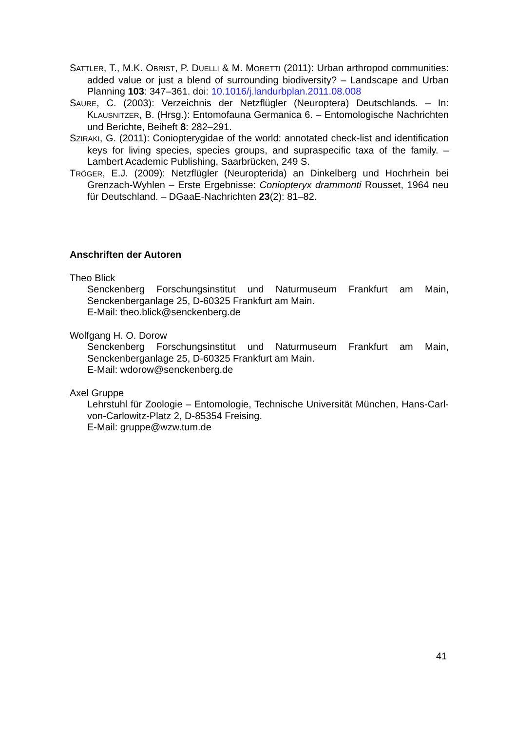SATTLER, T., M.K. OBRIST, P. DUELLI & M. MORETTI (2011): Urban arthropod communities: added value or just a blend of surrounding biodiversity? – Landscape and Urban Planning 103: 347–361. doi: 10.1016/j.landurbplan.2011.08.008
SAURE, C. (2003): Verzeichnis der Netzflügler (Neuroptera) Deutschlands. – In: KLAUSNITZER, B. (Hrsg.): Entomofauna Germanica 6. – Entomologische Nachrichten und Berichte, Beiheft 8: 282–291.
SZIRAKI, G. (2011): Coniopterygidae of the world: annotated check-list and identification keys for living species, species groups, and supraspecific taxa of the family. – Lambert Academic Publishing, Saarbrücken, 249 S.
TRÖGER, E.J. (2009): Netzflügler (Neuropterida) an Dinkelberg und Hochrhein bei Grenzach-Wyhlen – Erste Ergebnisse: Coniopteryx drammonti Rousset, 1964 neu für Deutschland. – DGaaE-Nachrichten 23(2): 81–82.
Anschriften der Autoren
Theo Blick
Senckenberg Forschungsinstitut und Naturmuseum Frankfurt am Main, Senckenberganlage 25, D-60325 Frankfurt am Main.
E-Mail: theo.blick@senckenberg.de
Wolfgang H. O. Dorow
Senckenberg Forschungsinstitut und Naturmuseum Frankfurt am Main, Senckenberganlage 25, D-60325 Frankfurt am Main.
E-Mail: wdorow@senckenberg.de
Axel Gruppe
Lehrstuhl für Zoologie – Entomologie, Technische Universität München, Hans-Carl-von-Carlowitz-Platz 2, D-85354 Freising.
E-Mail: gruppe@wzw.tum.de
41